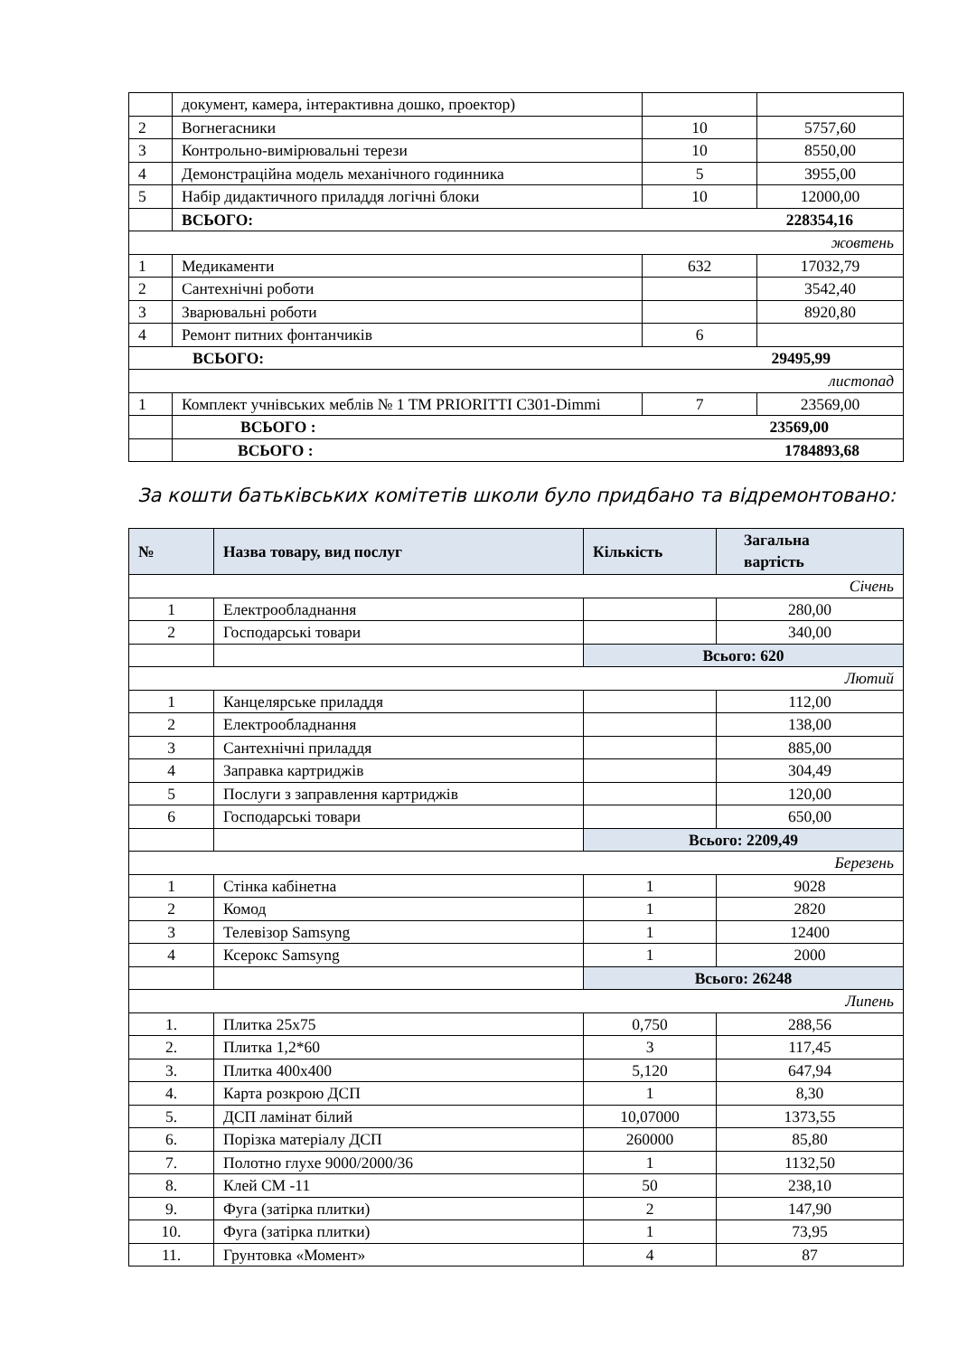| | документ, камера, інтерактивна дошко, проектор) | | |
| 2 | Вогнегасники | 10 | 5757,60 |
| 3 | Контрольно-вимірювальні терези | 10 | 8550,00 |
| 4 | Демонстраційна модель механічного годинника | 5 | 3955,00 |
| 5 | Набір дидактичного приладдя логічні блоки | 10 | 12000,00 |
| | ВСЬОГО: 228354,16 | | |
| жовтень | | | |
| 1 | Медикаменти | 632 | 17032,79 |
| 2 | Сантехнічні роботи | | 3542,40 |
| 3 | Зварювальні роботи | | 8920,80 |
| 4 | Ремонт питних фонтанчиків | 6 | |
| ВСЬОГО: 29495,99 | | | |
| листопад | | | |
| 1 | Комплект учнівських меблів № 1 ТМ PRIORITTI C301-Dimmi | 7 | 23569,00 |
| | ВСЬОГО : 23569,00 | | |
| | ВСЬОГО : 1784893,68 | | |
За кошти батьківських комітетів школи було придбано та відремонтовано:
| № | Назва товару, вид послуг | Кількість | Загальна вартість |
| Січень | | | |
| 1 | Електрообладнання | | 280,00 |
| 2 | Господарські товари | | 340,00 |
| | | Всього: 620 | |
| Лютий | | | |
| 1 | Канцелярське приладдя | | 112,00 |
| 2 | Електрообладнання | | 138,00 |
| 3 | Сантехнічні приладдя | | 885,00 |
| 4 | Заправка картриджів | | 304,49 |
| 5 | Послуги з заправлення картриджів | | 120,00 |
| 6 | Господарські товари | | 650,00 |
| | | Всього: 2209,49 | |
| Березень | | | |
| 1 | Стінка кабінетна | 1 | 9028 |
| 2 | Комод | 1 | 2820 |
| 3 | Телевізор Samsyng | 1 | 12400 |
| 4 | Ксерокс Samsyng | 1 | 2000 |
| | | Всього: 26248 | |
| Липень | | | |
| 1. | Плитка 25х75 | 0,750 | 288,56 |
| 2. | Плитка 1,2*60 | 3 | 117,45 |
| 3. | Плитка 400х400 | 5,120 | 647,94 |
| 4. | Карта розкрою ДСП | 1 | 8,30 |
| 5. | ДСП ламінат білий | 10,07000 | 1373,55 |
| 6. | Порізка матеріалу ДСП | 260000 | 85,80 |
| 7. | Полотно глухе 9000/2000/36 | 1 | 1132,50 |
| 8. | Клей СМ -11 | 50 | 238,10 |
| 9. | Фуга (затірка плитки) | 2 | 147,90 |
| 10. | Фуга (затірка плитки) | 1 | 73,95 |
| 11. | Грунтовка «Момент» | 4 | 87 |